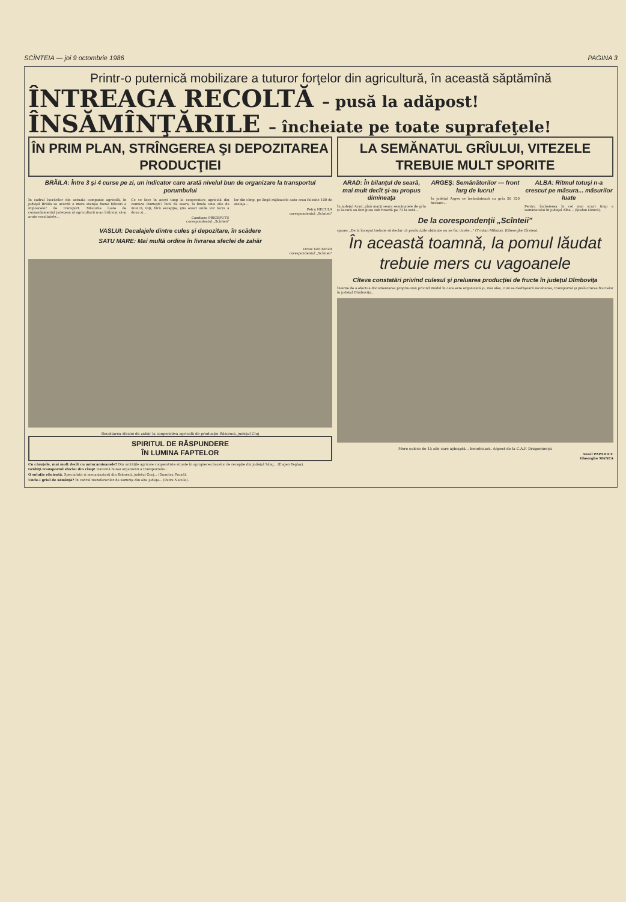SCÎNTEIA — joi 9 octombrie 1986 PAGINA 3
Printr-o puternică mobilizare a tuturor forţelor din agricultură, în această săptămînă
ÎNTREAGA RECOLTĂ – pusă la adăpost!
ÎNSĂMÎNŢĂRILE – încheiate pe toate suprafeţele!
ÎN PRIM PLAN, STRÎNGEREA ŞI DEPOZITAREA PRODUCŢIEI
BRĂILA: Între 3 şi 4 curse pe zi, un indicator care arată nivelul bun de organizare la transportul porumbului
În cadrul lucrărilor din actuala campanie agricolă, în judeţul Brăila se acordă o mare atenţie bunei folosiri a mijloacelor de transport. Măsurile luate de comandamentul judeţean al agriculturii n-au întîrziat să-şi arate rezultatele...
Ce se face în acest timp la cooperativa agricolă din comuna Dumeşti? Încă de seara, la finele unei zile de muncă, toţi, fără excepţie, ştiu exact unde vor lucra a doua zi...
Candiano PRICEPUTU
corespondentul „Scînteii"
lor din cîmp, pe lîngă mijloacele auto erau folosite 100 de atelaje...
Petru NECULA
corespondentul „Scînteii"
VASLUI: Decalajele dintre cules şi depozitare, în scădere
SATU MARE: Mai multă ordine în livrarea sfeclei de zahăr
Octav GRUMEZA
corespondentul „Scînteii"
Recoltarea sfeclei de zahăr la cooperativa agricolă de producţie Răscruci, judeţul Cluj
SPIRITUL DE RĂSPUNDERE
ÎN LUMINA FAPTELOR
Cu căruţele, mai mult decît cu autocamioanele? Din unităţile agricole cooperatiste situate în apropierea bazelor de recepţie din judeţul Sălaj... (Eugen Teglaş).
Grăbiţi transportul sfeclei din cîmp! Datorită bunei organizări a transportului...
O soluţie eficientă. Specialiştii şi mecanizatorii din Brăneşti, judeţul Gorj... (Dumitru Prună).
Unde-i griul de sămînţă? În cadrul transferurilor de seminţe din alte judeţe... (Petru Necula).
LA SEMĂNATUL GRÎULUI, VITEZELE TREBUIE MULT SPORITE
ARAD: În bilanţul de seară, mai mult decît şi-au propus dimineaţa
În judeţul Arad, pînă marţi seara semănatele de grîu şi secară au fost puse sub brazdă pe 73 la sută...
ARGEŞ: Semănătorilor — front larg de lucru!
În judeţul Argeş se însămînţează cu grîu 50 320 hectare...
ALBA: Ritmul totuşi n-a crescut pe măsura... măsurilor luate
Pentru încheierea în cel mai scurt timp a semănatului în judeţul Alba... (Ştefan Dinică).
De la corespondenţii „Scînteii"
spune: „De la început trebuie să declar că producţiile obţinute nu ne fac cinste..." (Tristan Mihuţa). (Gheorghe Cîrstea).
În această toamnă, la pomul lăudat trebuie mers cu vagoanele
Cîteva constatări privind culesul şi preluarea producţiei de fructe în judeţul Dîmboviţa
Înainte de a efectua documentarea propriu-zisă privind modul în care este organizată şi, mai ales, cum se desfăşoară recoltarea, transportul şi prelucrarea fructelor în judeţul Dîmboviţa...
Mere culese de 15 zile care aşteaptă... beneficiarii. Aspect de la C.A.P. Dragomireşti
Aurel PAPADIUC
Gheorghe MANEA